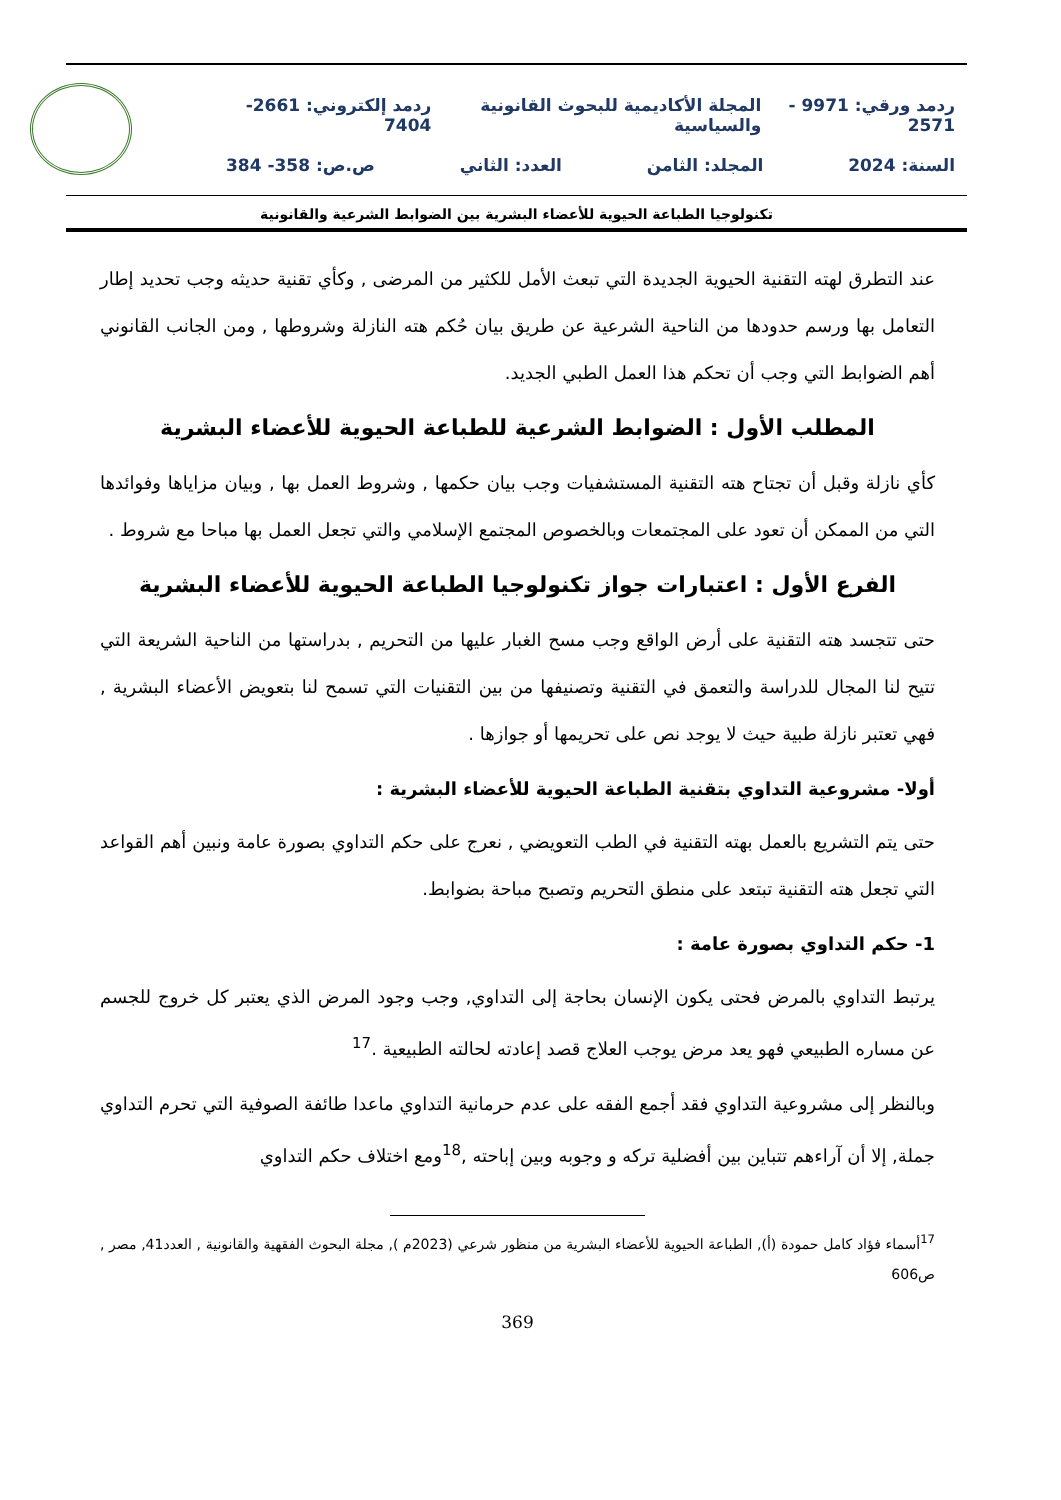ردمد ورقي: 9971 - 2571 المجلة الأكاديمية للبحوث القانونية والسياسية ردمد إلكتروني: 2661-7404
السنة: 2024 المجلد: الثامن العدد: الثاني ص.ص: 358- 384
تكنولوجيا الطباعة الحيوية للأعضاء البشرية بين الضوابط الشرعية والقانونية
عند التطرق لهته التقنية الحيوية الجديدة التي تبعث الأمل للكثير من المرضى , وكأي تقنية حديثه وجب تحديد إطار التعامل بها ورسم حدودها من الناحية الشرعية عن طريق بيان حُكم هته النازلة وشروطها , ومن الجانب القانوني أهم الضوابط التي وجب أن تحكم هذا العمل الطبي الجديد.
المطلب الأول : الضوابط الشرعية للطباعة الحيوية للأعضاء البشرية
كأي نازلة وقبل أن تجتاح هته التقنية المستشفيات وجب بيان حكمها , وشروط العمل بها , وبيان مزاياها وفوائدها التي من الممكن أن تعود على المجتمعات وبالخصوص المجتمع الإسلامي والتي تجعل العمل بها مباحا مع شروط .
الفرع الأول : اعتبارات جواز تكنولوجيا الطباعة الحيوية للأعضاء البشرية
حتى تتجسد هته التقنية على أرض الواقع وجب مسح الغبار عليها من التحريم , بدراستها من الناحية الشريعة التي تتيح لنا المجال للدراسة والتعمق في التقنية وتصنيفها من بين التقنيات التي تسمح لنا بتعويض الأعضاء البشرية , فهي تعتبر نازلة طبية حيث لا يوجد نص على تحريمها أو جوازها .
أولا- مشروعية التداوي بتقنية الطباعة الحيوية للأعضاء البشرية :
حتى يتم التشريع بالعمل بهته التقنية في الطب التعويضي , نعرج على حكم التداوي بصورة عامة ونبين أهم القواعد التي تجعل هته التقنية تبتعد على منطق التحريم وتصبح مباحة بضوابط.
1- حكم التداوي بصورة عامة :
يرتبط التداوي بالمرض فحتى يكون الإنسان بحاجة إلى التداوي, وجب وجود المرض الذي يعتبر كل خروج للجسم عن مساره الطبيعي فهو يعد مرض يوجب العلاج قصد إعادته لحالته الطبيعية .<sup>17</sup>
وبالنظر إلى مشروعية التداوي فقد أجمع الفقه على عدم حرمانية التداوي ماعدا طائفة الصوفية التي تحرم التداوي جملة, إلا أن آراءهم تتباين بين أفضلية تركه و وجوبه وبين إباحته ,<sup>18</sup>ومع اختلاف حكم التداوي
<sup>17</sup> أسماء فؤاد كامل حمودة (أ), الطباعة الحيوية للأعضاء البشرية من منظور شرعي (2023م ), مجلة البحوث الفقهية والقانونية , العدد41, مصر , ص606
369